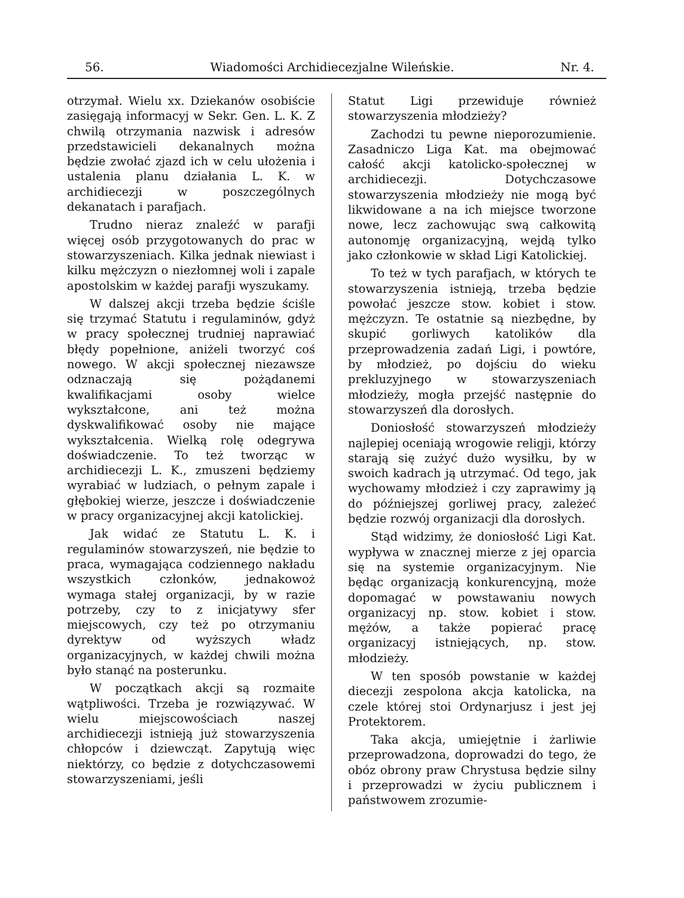56. Wiadomości Archidiecezjalne Wileńskie. Nr. 4.
otrzymał. Wielu xx. Dziekanów osobiście zasięgają informacyj w Sekr. Gen. L. K. Z chwilą otrzymania nazwisk i adresów przedstawicieli dekanalnych można będzie zwołać zjazd ich w celu ułożenia i ustalenia planu działania L. K. w archidiecezji w poszczególnych dekanatach i parafjach.
Trudno nieraz znaleźć w parafji więcej osób przygotowanych do prac w stowarzyszeniach. Kilka jednak niewiast i kilku mężczyzn o niezłomnej woli i zapale apostolskim w każdej parafji wyszukamy.
W dalszej akcji trzeba będzie ściśle się trzymać Statutu i regulaminów, gdyż w pracy społecznej trudniej naprawiać błędy popełnione, aniżeli tworzyć coś nowego. W akcji społecznej niezawsze odznaczają się pożądanemi kwalifikacjami osoby wielce wykształcone, ani też można dyskwalifikować osoby nie mające wykształcenia. Wielką rolę odegrywa doświadczenie. To też tworząc w archidiecezji L. K., zmuszeni będziemy wyrabiać w ludziach, o pełnym zapale i głębokiej wierze, jeszcze i doświadczenie w pracy organizacyjnej akcji katolickiej.
Jak widać ze Statutu L. K. i regulaminów stowarzyszeń, nie będzie to praca, wymagająca codziennego nakładu wszystkich członków, jednakowoż wymaga stałej organizacji, by w razie potrzeby, czy to z inicjatywy sfer miejscowych, czy też po otrzymaniu dyrektyw od wyższych władz organizacyjnych, w każdej chwili można było stanąć na posterunku.
W początkach akcji są rozmaite wątpliwości. Trzeba je rozwiązywać. W wielu miejscowościach naszej archidiecezji istnieją już stowarzyszenia chłopców i dziewcząt. Zapytują więc niektórzy, co będzie z dotychczasowemi stowarzyszeniami, jeśli
Statut Ligi przewiduje również stowarzyszenia młodzieży?
Zachodzi tu pewne nieporozumienie. Zasadniczo Liga Kat. ma obejmować całość akcji katolicko-społecznej w archidiecezji. Dotychczasowe stowarzyszenia młodzieży nie mogą być likwidowane a na ich miejsce tworzone nowe, lecz zachowując swą całkowitą autonomję organizacyjną, wejdą tylko jako członkowie w skład Ligi Katolickiej.
To też w tych parafjach, w których te stowarzyszenia istnieją, trzeba będzie powołać jeszcze stow. kobiet i stow. mężczyzn. Te ostatnie są niezbędne, by skupić gorliwych katolików dla przeprowadzenia zadań Ligi, i powtóre, by młodzież, po dojściu do wieku prekluzyjnego w stowarzyszeniach młodzieży, mogła przejść następnie do stowarzyszeń dla dorosłych.
Doniosłość stowarzyszeń młodzieży najlepiej oceniają wrogowie religji, którzy starają się zużyć dużo wysiłku, by w swoich kadrach ją utrzymać. Od tego, jak wychowamy młodzież i czy zaprawimy ją do późniejszej gorliwej pracy, zależeć będzie rozwój organizacji dla dorosłych.
Stąd widzimy, że doniosłość Ligi Kat. wypływa w znacznej mierze z jej oparcia się na systemie organizacyjnym. Nie będąc organizacją konkurencyjną, może dopomagać w powstawaniu nowych organizacyj np. stow. kobiet i stow. mężów, a także popierać pracę organizacyj istniejących, np. stow. młodzieży.
W ten sposób powstanie w każdej diecezji zespolona akcja katolicka, na czele której stoi Ordynarjusz i jest jej Protektorem.
Taka akcja, umiejętnie i żarliwie przeprowadzona, doprowadzi do tego, że obóz obrony praw Chrystusa będzie silny i przeprowadzi w życiu publicznem i państwowem zrozumie-